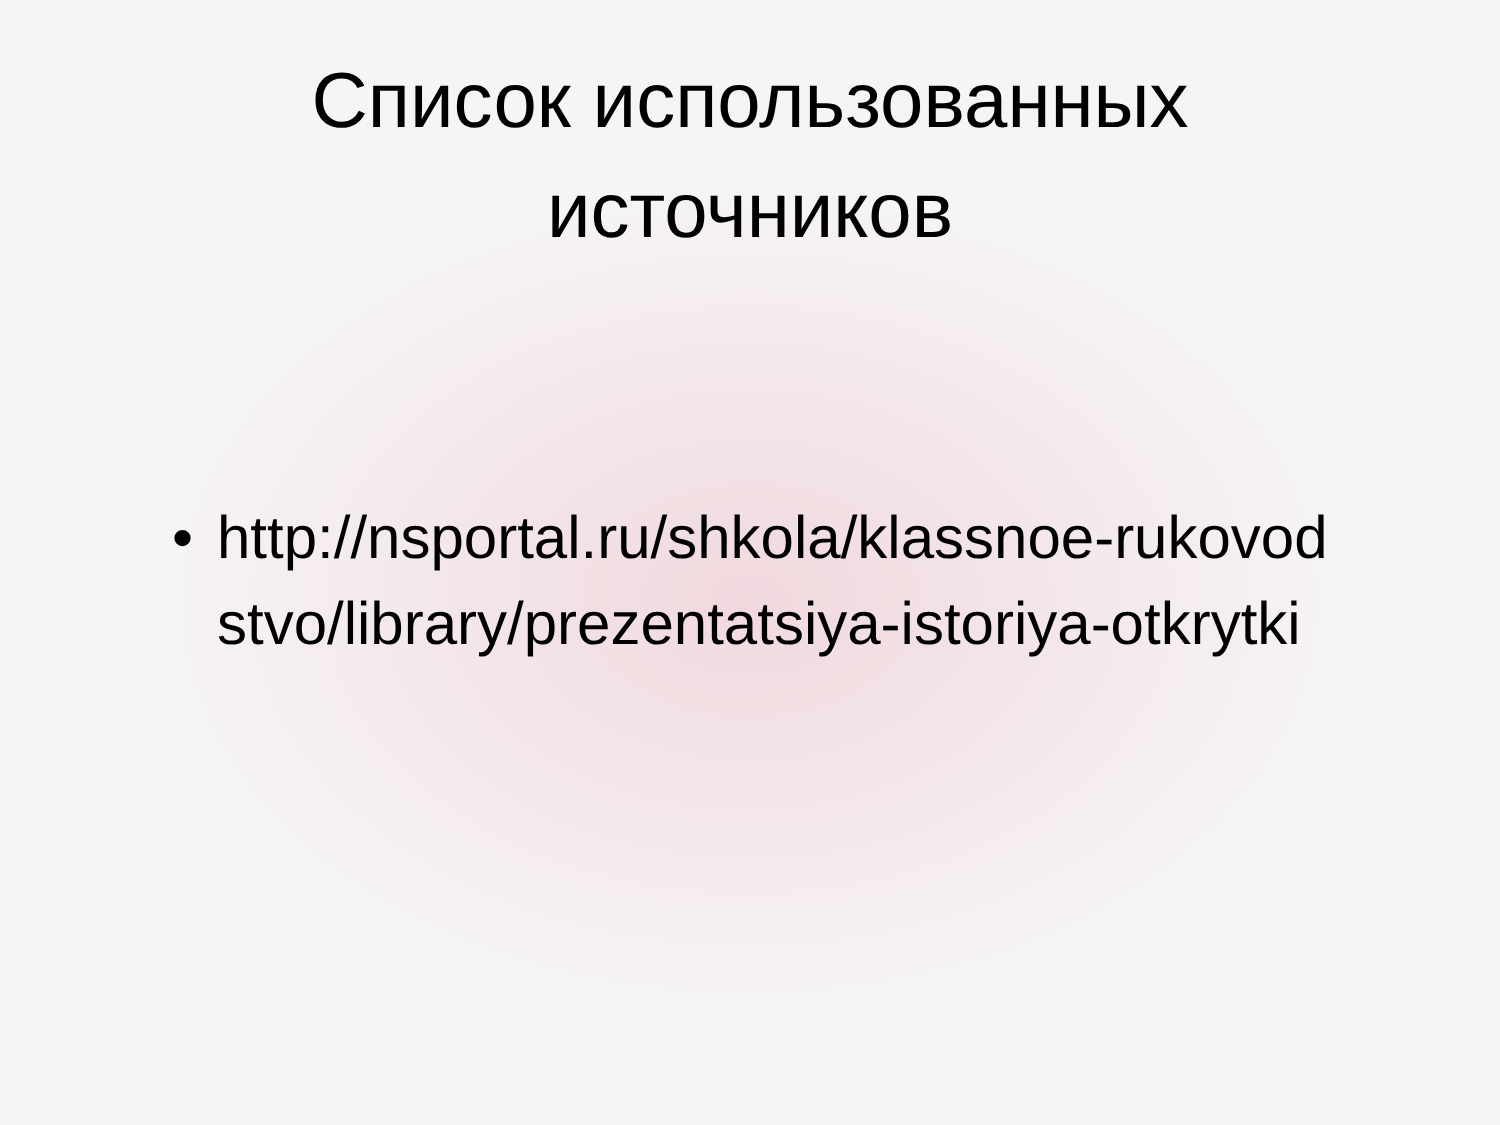Список использованных
источников
• http://nsportal.ru/shkola/klassnoe-rukovod stvo/library/prezentatsiya-istoriya-otkrytki